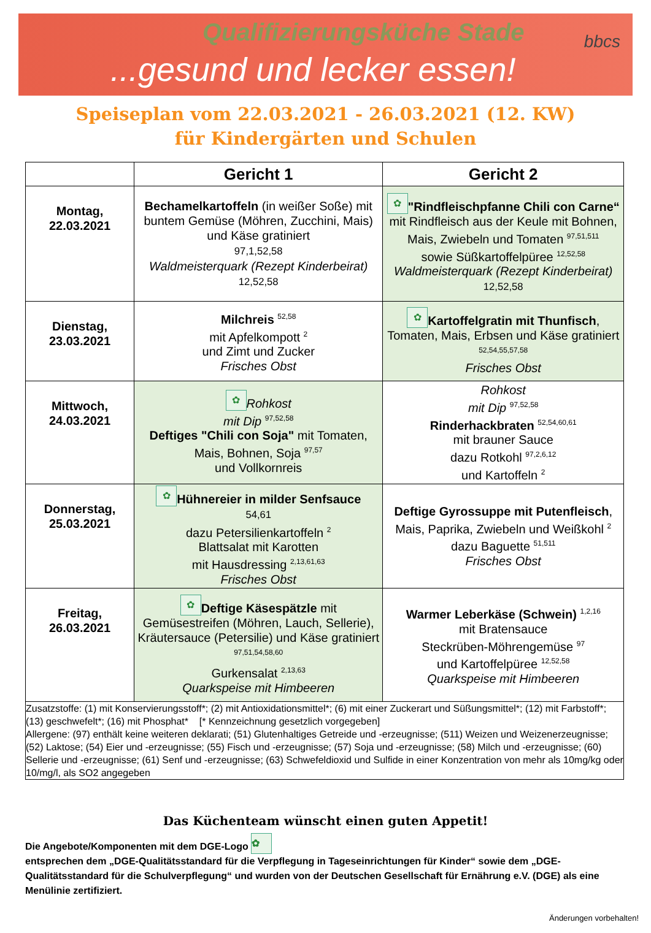Qualifizierungsküche Stade
...gesund und lecker essen!
bbcs
Speiseplan vom 22.03.2021 - 26.03.2021 (12. KW)
für Kindergärten und Schulen
| | Gericht 1 | Gericht 2 |
| --- | --- | --- |
| Montag, 22.03.2021 | Bechamelkartoffeln (in weißer Soße) mit buntem Gemüse (Möhren, Zucchini, Mais) und Käse gratiniert 97,1,52,58 Waldmeisterquark (Rezept Kinderbeirat) 12,52,58 | ✿ "Rindfleischpfanne Chili con Carne“ mit Rindfleisch aus der Keule mit Bohnen, Mais, Zwiebeln und Tomaten <sup>97,51,511</sup> sowie Süßkartoffelpüree <sup>12,52,58</sup> Waldmeisterquark (Rezept Kinderbeirat) 12,52,58 |
| Dienstag, 23.03.2021 | Milchreis <sup>52,58</sup> mit Apfelkompott <sup>2</sup> und Zimt und Zucker Frisches Obst | ✿ Kartoffelgratin mit Thunfisch , Tomaten, Mais, Erbsen und Käse gratiniert <sup>52,54,55,57,58</sup> Frisches Obst |
| Mittwoch, 24.03.2021 | ✿ Rohkost mit Dip <sup>97,52,58</sup> Deftiges "Chili con Soja" mit Tomaten, Mais, Bohnen, Soja <sup>97,57</sup> und Vollkornreis | Rohkost mit Dip <sup>97,52,58</sup> Rinderhackbraten <sup>52,54,60,61</sup> mit brauner Sauce dazu Rotkohl <sup>97,2,6,12</sup> und Kartoffeln <sup>2</sup> |
| Donnerstag, 25.03.2021 | ✿ Hühnereier in milder Senfsauce 54,61 dazu Petersilienkartoffeln <sup>2</sup> Blattsalat mit Karotten mit Hausdressing <sup>2,13,61,63</sup> Frisches Obst | Deftige Gyrossuppe mit Putenfleisch , Mais, Paprika, Zwiebeln und Weißkohl <sup>2</sup> dazu Baguette <sup>51,511</sup> Frisches Obst |
| Freitag, 26.03.2021 | ✿ Deftige Käsespätzle mit Gemüsestreifen (Möhren, Lauch, Sellerie), Kräutersauce (Petersilie) und Käse gratiniert <sup>97,51,54,58,60</sup> Gurkensalat <sup>2,13,63</sup> Quarkspeise mit Himbeeren | Warmer Leberkäse (Schwein) <sup>1,2,16</sup> mit Bratensauce Steckrüben-Möhrengemüse <sup>97</sup> und Kartoffelpüree <sup>12,52,58</sup> Quarkspeise mit Himbeeren |
| Zusatzstoffe: (1) mit Konservierungsstoff*; (2) mit Antioxidationsmittel*; (6) mit einer Zuckerart und Süßungsmittel*; (12) mit Farbstoff*; (13) geschwefelt*; (16) mit Phosphat* [* Kennzeichnung gesetzlich vorgegeben] Allergene: (97) enthält keine weiteren deklarati; (51) Glutenhaltiges Getreide und -erzeugnisse; (511) Weizen und Weizenerzeugnisse; (52) Laktose; (54) Eier und -erzeugnisse; (55) Fisch und -erzeugnisse; (57) Soja und -erzeugnisse; (58) Milch und -erzeugnisse; (60) Sellerie und -erzeugnisse; (61) Senf und -erzeugnisse; (63) Schwefeldioxid und Sulfide in einer Konzentration von mehr als 10mg/kg oder 10/mg/l, als SO2 angegeben | | |
Das Küchenteam wünscht einen guten Appetit!
Die Angebote/Komponenten mit dem DGE-Logo ✿
entsprechen dem „DGE-Qualitätsstandard für die Verpflegung in Tageseinrichtungen für Kinder“ sowie dem „DGE-Qualitätsstandard für die Schulverpflegung“ und wurden von der Deutschen Gesellschaft für Ernährung e.V. (DGE) als eine Menülinie zertifiziert.
Änderungen vorbehalten!